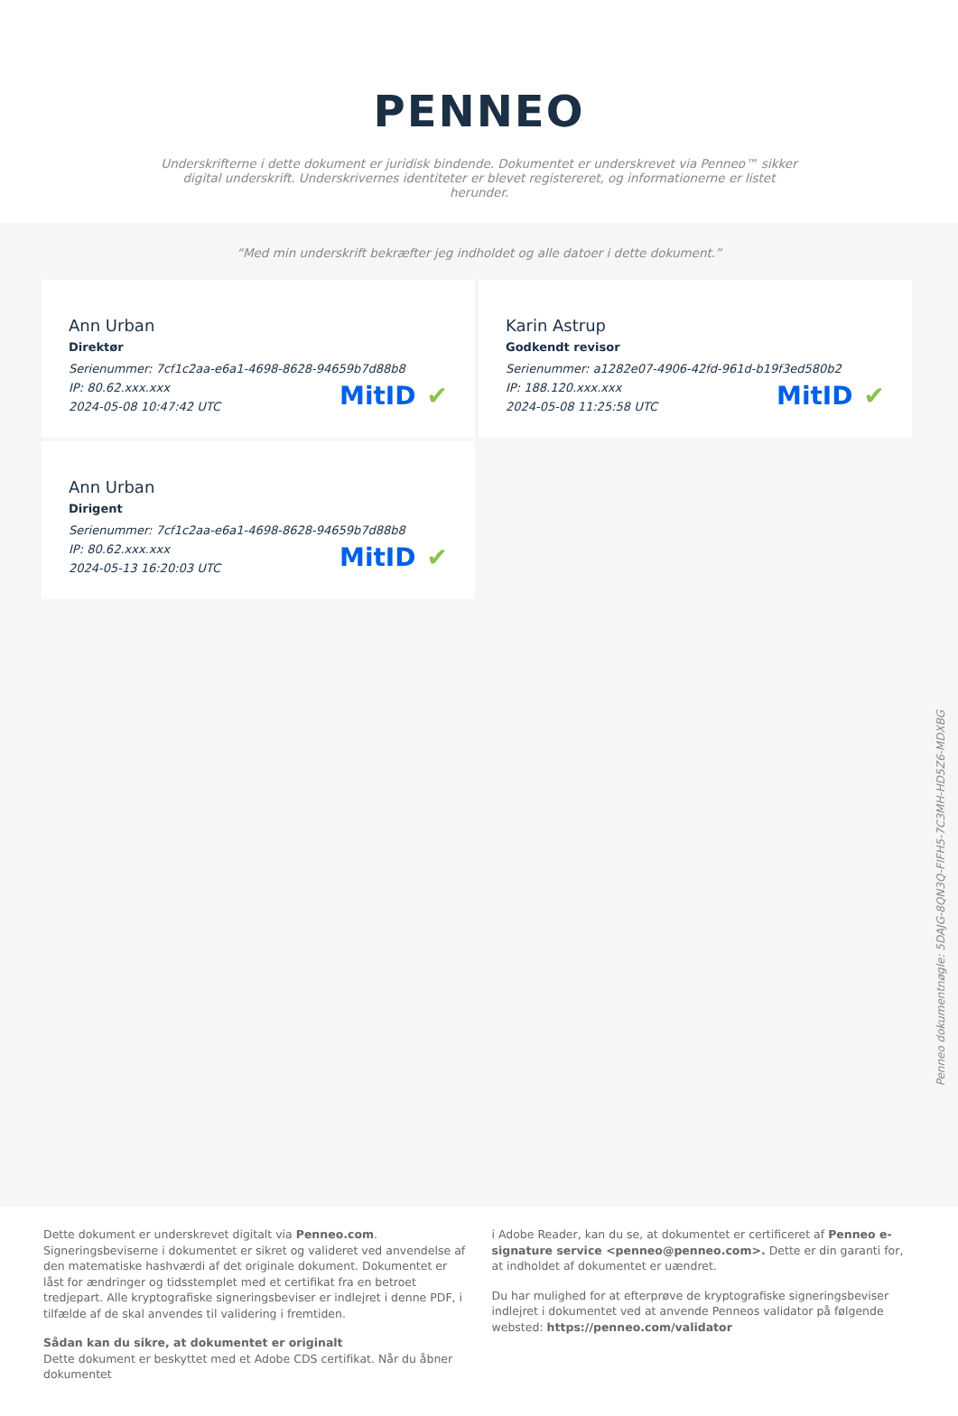PENNEO
Underskrifterne i dette dokument er juridisk bindende. Dokumentet er underskrevet via Penneo™ sikker digital underskrift. Underskrivernes identiteter er blevet registereret, og informationerne er listet herunder.
“Med min underskrift bekræfter jeg indholdet og alle datoer i dette dokument.”
Ann Urban
Direktør
Serienummer: 7cf1c2aa-e6a1-4698-8628-94659b7d88b8
IP: 80.62.xxx.xxx
2024-05-08 10:47:42 UTC
MitID ✔
Karin Astrup
Godkendt revisor
Serienummer: a1282e07-4906-42fd-961d-b19f3ed580b2
IP: 188.120.xxx.xxx
2024-05-08 11:25:58 UTC
MitID ✔
Ann Urban
Dirigent
Serienummer: 7cf1c2aa-e6a1-4698-8628-94659b7d88b8
IP: 80.62.xxx.xxx
2024-05-13 16:20:03 UTC
MitID ✔
Penneo dokumentnøgle: 5DAJG-8QN3Q-FIFH5-7C3MH-HD5Z6-MDXBG
Dette dokument er underskrevet digitalt via Penneo.com. Signeringsbeviserne i dokumentet er sikret og valideret ved anvendelse af den matematiske hashværdi af det originale dokument. Dokumentet er låst for ændringer og tidsstemplet med et certifikat fra en betroet tredjepart. Alle kryptografiske signeringsbeviser er indlejret i denne PDF, i tilfælde af de skal anvendes til validering i fremtiden.
Sådan kan du sikre, at dokumentet er originalt
Dette dokument er beskyttet med et Adobe CDS certifikat. Når du åbner dokumentet
i Adobe Reader, kan du se, at dokumentet er certificeret af Penneo e-signature service <penneo@penneo.com>. Dette er din garanti for, at indholdet af dokumentet er uændret.
Du har mulighed for at efterprøve de kryptografiske signeringsbeviser indlejret i dokumentet ved at anvende Penneos validator på følgende websted: https://penneo.com/validator